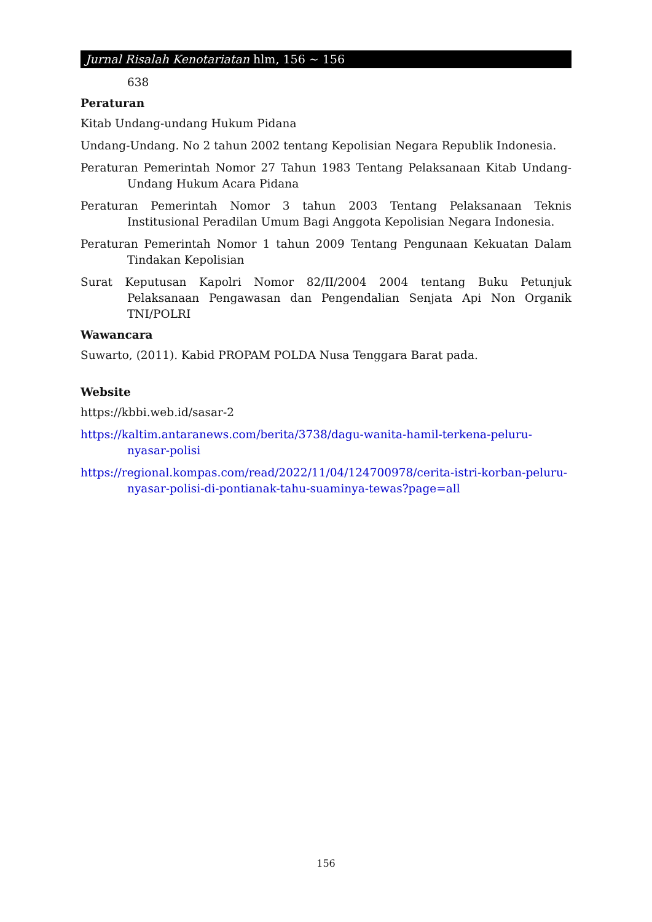Jurnal Risalah Kenotariatan hlm, 156 ~ 156
638
Peraturan
Kitab Undang-undang Hukum Pidana
Undang-Undang. No 2 tahun 2002 tentang Kepolisian Negara Republik Indonesia.
Peraturan Pemerintah Nomor 27 Tahun 1983 Tentang Pelaksanaan Kitab Undang-Undang Hukum Acara Pidana
Peraturan Pemerintah Nomor 3 tahun 2003 Tentang Pelaksanaan Teknis Institusional Peradilan Umum Bagi Anggota Kepolisian Negara Indonesia.
Peraturan Pemerintah Nomor 1 tahun 2009 Tentang Pengunaan Kekuatan Dalam Tindakan Kepolisian
Surat Keputusan Kapolri Nomor 82/II/2004 2004 tentang Buku Petunjuk Pelaksanaan Pengawasan dan Pengendalian Senjata Api Non Organik TNI/POLRI
Wawancara
Suwarto, (2011). Kabid PROPAM POLDA Nusa Tenggara Barat pada.
Website
https://kbbi.web.id/sasar-2
https://kaltim.antaranews.com/berita/3738/dagu-wanita-hamil-terkena-peluru-nyasar-polisi
https://regional.kompas.com/read/2022/11/04/124700978/cerita-istri-korban-peluru-nyasar-polisi-di-pontianak-tahu-suaminya-tewas?page=all
156